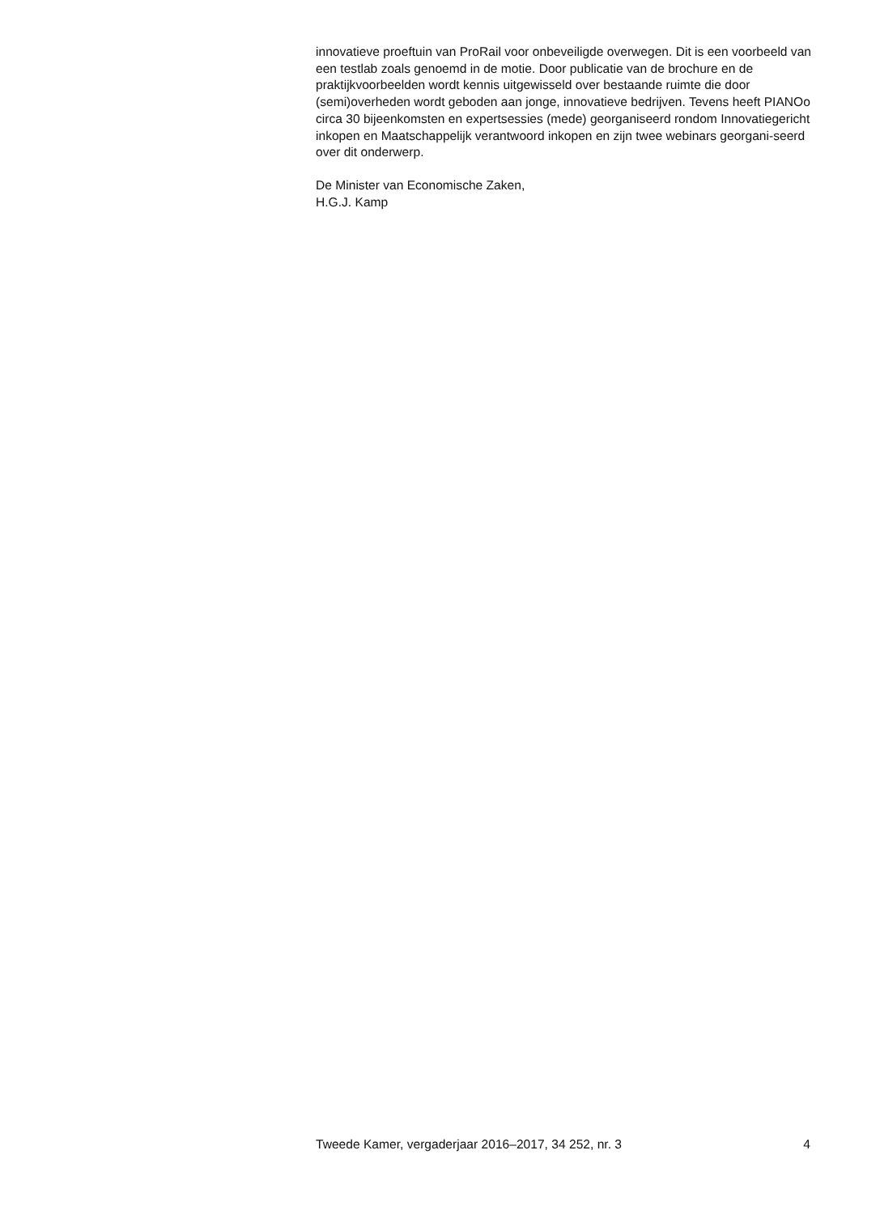innovatieve proeftuin van ProRail voor onbeveiligde overwegen. Dit is een voorbeeld van een testlab zoals genoemd in de motie. Door publicatie van de brochure en de praktijkvoorbeelden wordt kennis uitgewisseld over bestaande ruimte die door (semi)overheden wordt geboden aan jonge, innovatieve bedrijven. Tevens heeft PIANOo circa 30 bijeenkomsten en expertsessies (mede) georganiseerd rondom Innovatiegericht inkopen en Maatschappelijk verantwoord inkopen en zijn twee webinars georgani-seerd over dit onderwerp.
De Minister van Economische Zaken,
H.G.J. Kamp
Tweede Kamer, vergaderjaar 2016–2017, 34 252, nr. 3 4